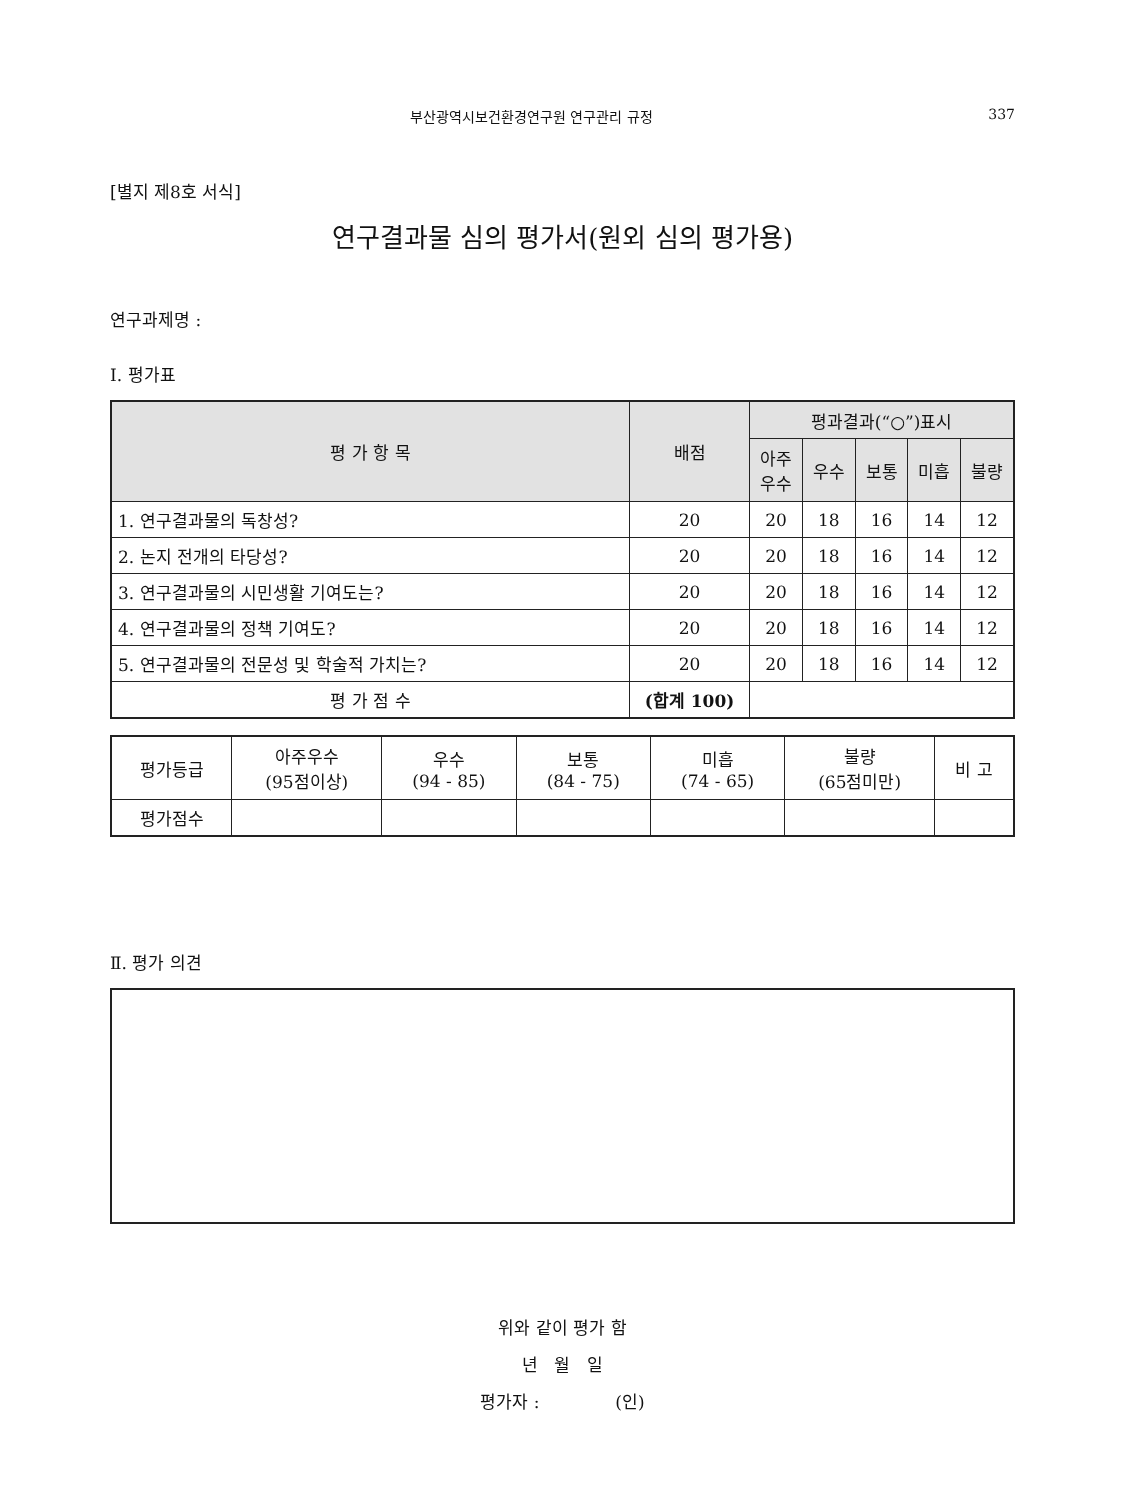부산광역시보건환경연구원 연구관리 규정 337
[별지 제8호 서식]
연구결과물 심의 평가서(원외 심의 평가용)
연구과제명 :
Ⅰ. 평가표
| 평 가 항 목 | 배점 | 평과결과(“○”)표시 | | | | |
| --- | --- | --- | --- | --- | --- | --- |
| | | 아주 우수 | 우수 | 보통 | 미흡 | 불량 |
| 1. 연구결과물의 독창성? | 20 | 20 | 18 | 16 | 14 | 12 |
| 2. 논지 전개의 타당성? | 20 | 20 | 18 | 16 | 14 | 12 |
| 3. 연구결과물의 시민생활 기여도는? | 20 | 20 | 18 | 16 | 14 | 12 |
| 4. 연구결과물의 정책 기여도? | 20 | 20 | 18 | 16 | 14 | 12 |
| 5. 연구결과물의 전문성 및 학술적 가치는? | 20 | 20 | 18 | 16 | 14 | 12 |
| 평 가 점 수 | (합계 100) | | | | | |
| 평가등급 | 아주우수 (95점이상) | 우수 (94 - 85) | 보통 (84 - 75) | 미흡 (74 - 65) | 불량 (65점미만) | 비 고 |
| 평가점수 | | | | | | |
Ⅱ. 평가 의견
위와 같이 평가 함
년 월 일
평가자 : (인)